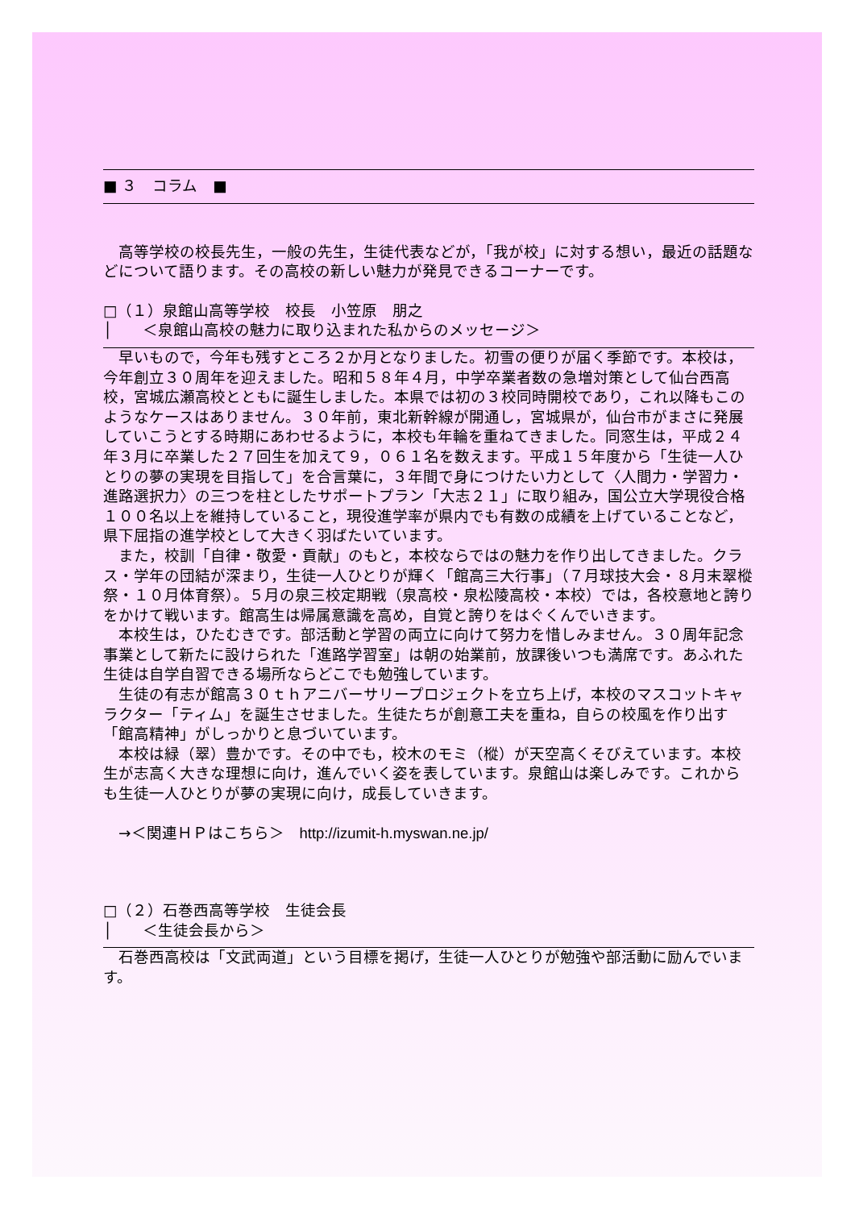■ ３　コラム　■
　高等学校の校長先生，一般の先生，生徒代表などが，「我が校」に対する想い，最近の話題などについて語ります。その高校の新しい魅力が発見できるコーナーです。
□（１）泉館山高等学校　校長　小笠原　朋之
│　　＜泉館山高校の魅力に取り込まれた私からのメッセージ＞
　早いもので，今年も残すところ２か月となりました。初雪の便りが届く季節です。本校は，今年創立３０周年を迎えました。昭和５８年４月，中学卒業者数の急増対策として仙台西高校，宮城広瀬高校とともに誕生しました。本県では初の３校同時開校であり，これ以降もこのようなケースはありません。３０年前，東北新幹線が開通し，宮城県が，仙台市がまさに発展していこうとする時期にあわせるように，本校も年輪を重ねてきました。同窓生は，平成２４年３月に卒業した２７回生を加えて９，０６１名を数えます。平成１５年度から「生徒一人ひとりの夢の実現を目指して」を合言葉に，３年間で身につけたい力として〈人間力・学習力・進路選択力〉の三つを柱としたサポートプラン「大志２１」に取り組み，国公立大学現役合格１００名以上を維持していること，現役進学率が県内でも有数の成績を上げていることなど，県下屈指の進学校として大きく羽ばたいています。
　また，校訓「自律・敬愛・貢献」のもと，本校ならではの魅力を作り出してきました。クラス・学年の団結が深まり，生徒一人ひとりが輝く「館高三大行事」（７月球技大会・８月末翠樅祭・１０月体育祭）。５月の泉三校定期戦（泉高校・泉松陵高校・本校）では，各校意地と誇りをかけて戦います。館高生は帰属意識を高め，自覚と誇りをはぐくんでいきます。
　本校生は，ひたむきです。部活動と学習の両立に向けて努力を惜しみません。３０周年記念事業として新たに設けられた「進路学習室」は朝の始業前，放課後いつも満席です。あふれた生徒は自学自習できる場所ならどこでも勉強しています。
　生徒の有志が館高３０ｔｈアニバーサリープロジェクトを立ち上げ，本校のマスコットキャラクター「ティム」を誕生させました。生徒たちが創意工夫を重ね，自らの校風を作り出す「館高精神」がしっかりと息づいています。
　本校は緑（翠）豊かです。その中でも，校木のモミ（樅）が天空高くそびえています。本校生が志高く大きな理想に向け，進んでいく姿を表しています。泉館山は楽しみです。これからも生徒一人ひとりが夢の実現に向け，成長していきます。
　→＜関連ＨＰはこちら＞　http://izumit-h.myswan.ne.jp/
□（２）石巻西高等学校　生徒会長
│　　＜生徒会長から＞
　石巻西高校は「文武両道」という目標を掲げ，生徒一人ひとりが勉強や部活動に励んでいます。